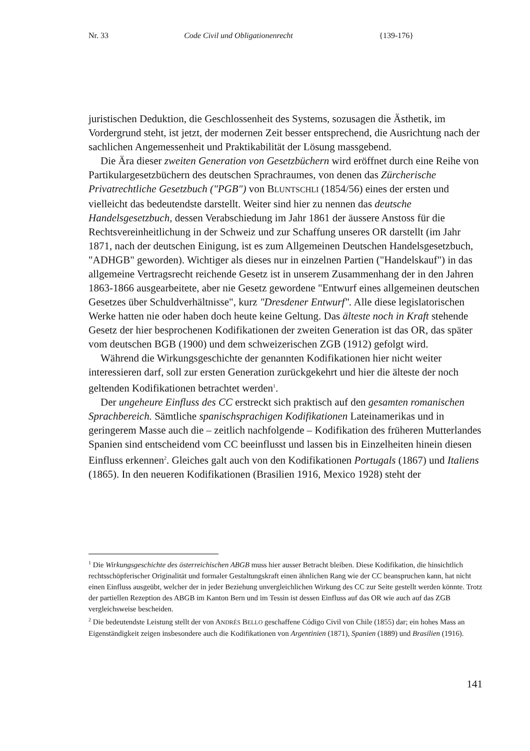Nr. 33 Code Civil und Obligationenrecht {139-176}
juristischen Deduktion, die Geschlossenheit des Systems, sozusagen die Ästhetik, im Vordergrund steht, ist jetzt, der modernen Zeit besser entsprechend, die Ausrichtung nach der sachlichen Angemessenheit und Praktikabilität der Lösung massgebend.
Die Ära dieser zweiten Generation von Gesetzbüchern wird eröffnet durch eine Reihe von Partikulargesetzbüchern des deutschen Sprachraumes, von denen das Zürcherische Privatrechtliche Gesetzbuch ("PGB") von BLUNTSCHLI (1854/56) eines der ersten und vielleicht das bedeutendste darstellt. Weiter sind hier zu nennen das deutsche Handelsgesetzbuch, dessen Verabschiedung im Jahr 1861 der äussere Anstoss für die Rechtsvereinheitlichung in der Schweiz und zur Schaffung unseres OR darstellt (im Jahr 1871, nach der deutschen Einigung, ist es zum Allgemeinen Deutschen Handelsgesetzbuch, "ADHGB" geworden). Wichtiger als dieses nur in einzelnen Partien ("Handelskauf") in das allgemeine Vertragsrecht reichende Gesetz ist in unserem Zusammenhang der in den Jahren 1863-1866 ausgearbeitete, aber nie Gesetz gewordene "Entwurf eines allgemeinen deutschen Gesetzes über Schuldverhältnisse", kurz "Dresdener Entwurf". Alle diese legislatorischen Werke hatten nie oder haben doch heute keine Geltung. Das älteste noch in Kraft stehende Gesetz der hier besprochenen Kodifikationen der zweiten Generation ist das OR, das später vom deutschen BGB (1900) und dem schweizerischen ZGB (1912) gefolgt wird.
Während die Wirkungsgeschichte der genannten Kodifikationen hier nicht weiter interessieren darf, soll zur ersten Generation zurückgekehrt und hier die älteste der noch geltenden Kodifikationen betrachtet werden<sup>1</sup>.
Der ungeheure Einfluss des CC erstreckt sich praktisch auf den gesamten romanischen Sprachbereich. Sämtliche spanischsprachigen Kodifikationen Lateinamerikas und in geringerem Masse auch die – zeitlich nachfolgende – Kodifikation des früheren Mutterlandes Spanien sind entscheidend vom CC beeinflusst und lassen bis in Einzelheiten hinein diesen Einfluss erkennen<sup>2</sup>. Gleiches galt auch von den Kodifikationen Portugals (1867) und Italiens (1865). In den neueren Kodifikationen (Brasilien 1916, Mexico 1928) steht der
<sup>1</sup> Die Wirkungsgeschichte des österreichischen ABGB muss hier ausser Betracht bleiben. Diese Kodifikation, die hinsichtlich rechtsschöpferischer Originalität und formaler Gestaltungskraft einen ähnlichen Rang wie der CC beanspruchen kann, hat nicht einen Einfluss ausgeübt, welcher der in jeder Beziehung unvergleichlichen Wirkung des CC zur Seite gestellt werden könnte. Trotz der partiellen Rezeption des ABGB im Kanton Bern und im Tessin ist dessen Einfluss auf das OR wie auch auf das ZGB vergleichsweise bescheiden.
<sup>2</sup> Die bedeutendste Leistung stellt der von ANDRÉS BELLO geschaffene Código Civil von Chile (1855) dar; ein hohes Mass an Eigenständigkeit zeigen insbesondere auch die Kodifikationen von Argentinien (1871), Spanien (1889) und Brasilien (1916).
141